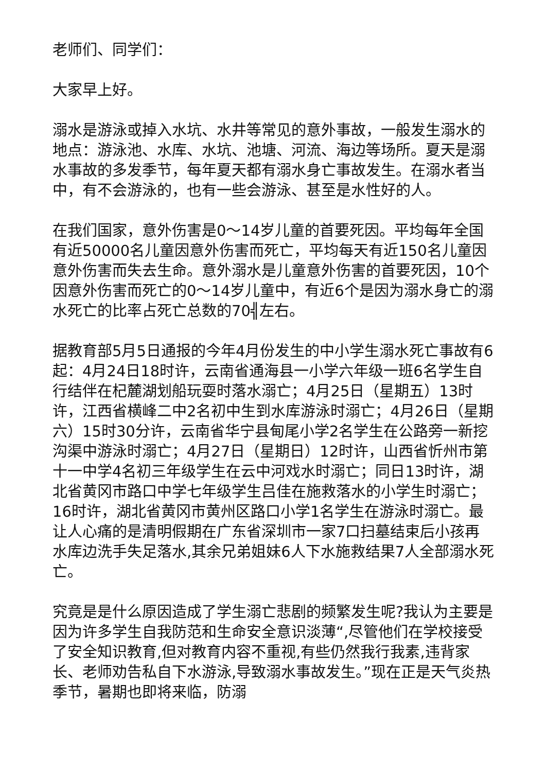老师们、同学们：
大家早上好。
溺水是游泳或掉入水坑、水井等常见的意外事故，一般发生溺水的地点：游泳池、水库、水坑、池塘、河流、海边等场所。夏天是溺水事故的多发季节，每年夏天都有溺水身亡事故发生。在溺水者当中，有不会游泳的，也有一些会游泳、甚至是水性好的人。
在我们国家，意外伤害是0～14岁儿童的首要死因。平均每年全国有近50000名儿童因意外伤害而死亡，平均每天有近150名儿童因意外伤害而失去生命。意外溺水是儿童意外伤害的首要死因，10个因意外伤害而死亡的0～14岁儿童中，有近6个是因为溺水身亡的溺水死亡的比率占死亡总数的70╣左右。
据教育部5月5日通报的今年4月份发生的中小学生溺水死亡事故有6起：4月24日18时许，云南省通海县一小学六年级一班6名学生自行结伴在杞麓湖划船玩耍时落水溺亡；4月25日（星期五）13时许，江西省横峰二中2名初中生到水库游泳时溺亡；4月26日（星期六）15时30分许，云南省华宁县甸尾小学2名学生在公路旁一新挖沟渠中游泳时溺亡；4月27日（星期日）12时许，山西省忻州市第十一中学4名初三年级学生在云中河戏水时溺亡；同日13时许，湖北省黄冈市路口中学七年级学生吕佳在施救落水的小学生时溺亡；16时许，湖北省黄冈市黄州区路口小学1名学生在游泳时溺亡。最让人心痛的是清明假期在广东省深圳市一家7口扫墓结束后小孩再水库边洗手失足落水,其余兄弟姐妹6人下水施救结果7人全部溺水死亡。
究竟是是什么原因造成了学生溺亡悲剧的频繁发生呢?我认为主要是因为许多学生自我防范和生命安全意识淡薄“,尽管他们在学校接受了安全知识教育,但对教育内容不重视,有些仍然我行我素,违背家长、老师劝告私自下水游泳,导致溺水事故发生。”现在正是天气炎热季节，暑期也即将来临，防溺